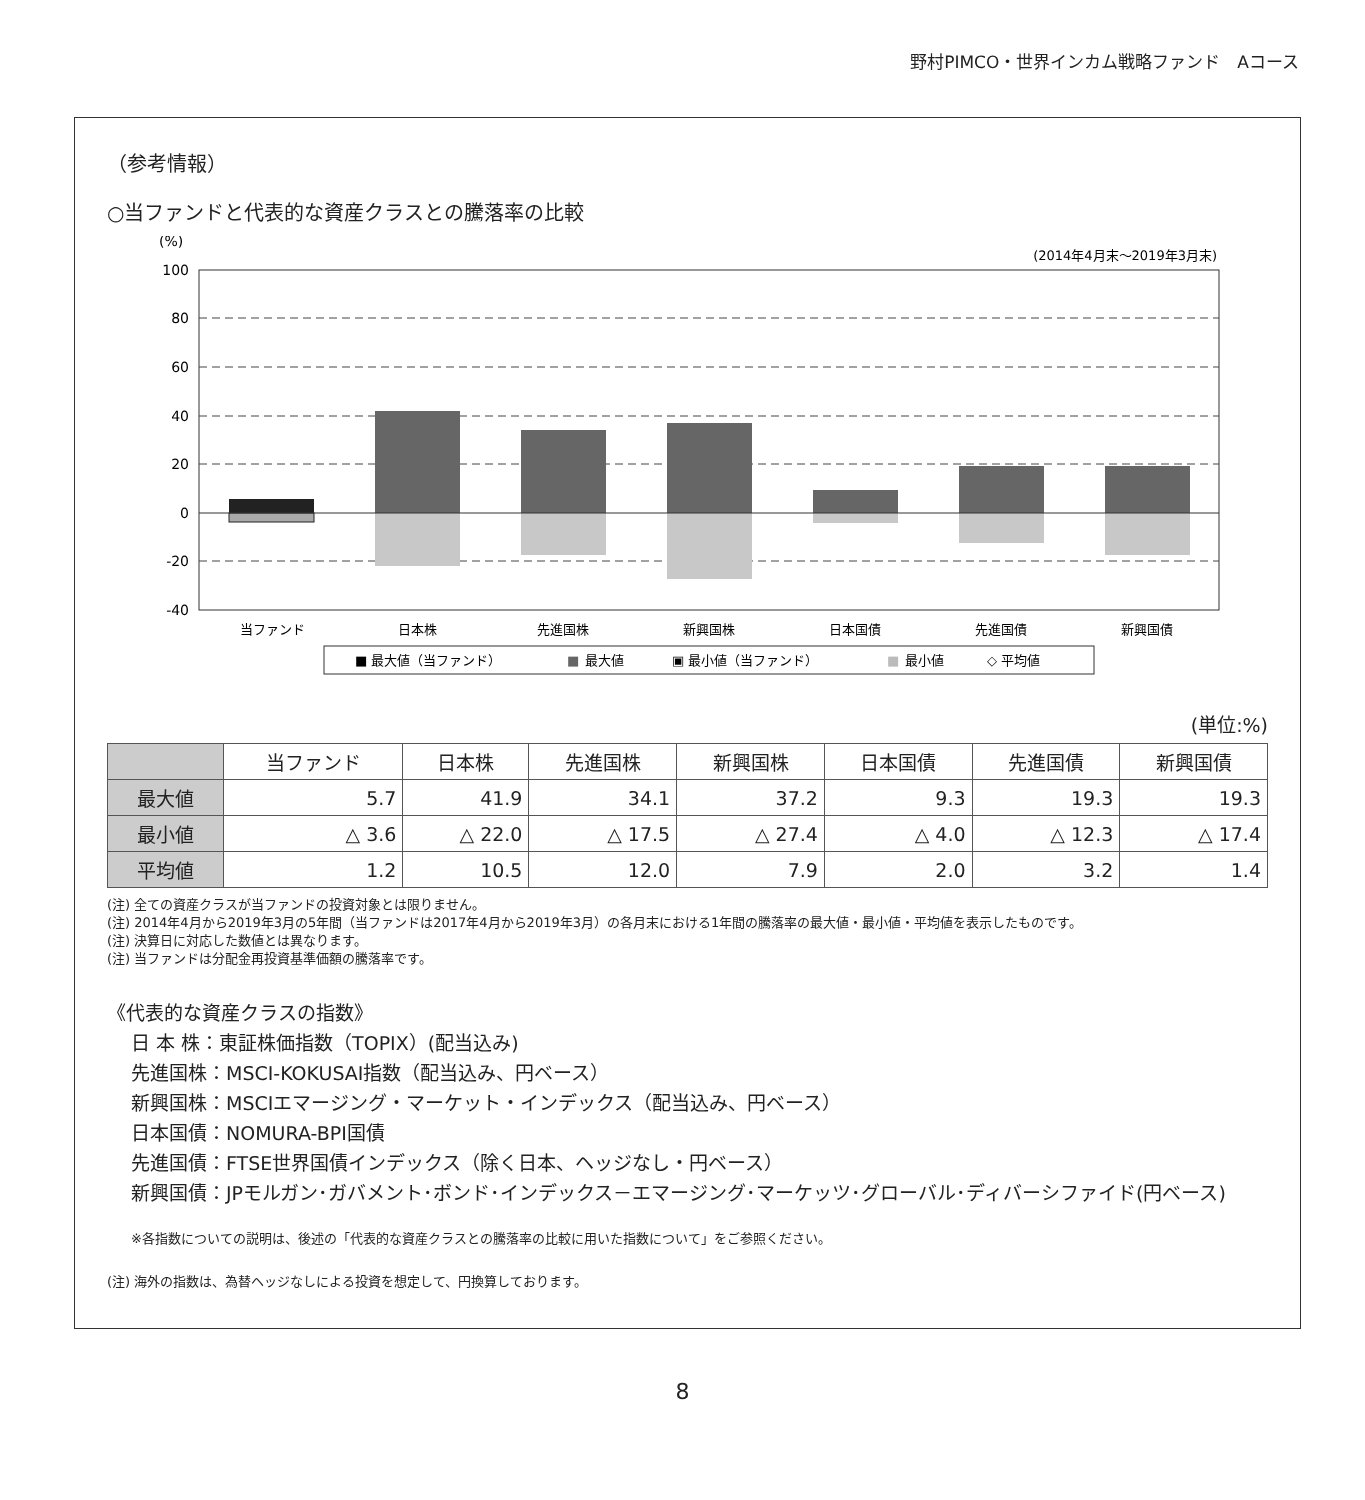野村PIMCO・世界インカム戦略ファンド　Aコース
（参考情報）
○当ファンドと代表的な資産クラスとの騰落率の比較
(%)
(2014年4月末～2019年3月末)
100
80
60
40
20
0
-20
-40
当ファンド
日本株
先進国株
新興国株
日本国債
先進国債
新興国債
■ 最大値（当ファンド）
■
最大値
▣ 最小値（当ファンド）
■
最小値
◇ 平均値
(単位:%)
| | 当ファンド | 日本株 | 先進国株 | 新興国株 | 日本国債 | 先進国債 | 新興国債 |
| --- | --- | --- | --- | --- | --- | --- | --- |
| 最大値 | 5.7 | 41.9 | 34.1 | 37.2 | 9.3 | 19.3 | 19.3 |
| 最小値 | △ 3.6 | △ 22.0 | △ 17.5 | △ 27.4 | △ 4.0 | △ 12.3 | △ 17.4 |
| 平均値 | 1.2 | 10.5 | 12.0 | 7.9 | 2.0 | 3.2 | 1.4 |
(注) 全ての資産クラスが当ファンドの投資対象とは限りません。
(注) 2014年4月から2019年3月の5年間（当ファンドは2017年4月から2019年3月）の各月末における1年間の騰落率の最大値・最小値・平均値を表示したものです。
(注) 決算日に対応した数値とは異なります。
(注) 当ファンドは分配金再投資基準価額の騰落率です。
《代表的な資産クラスの指数》
日 本 株：東証株価指数（TOPIX）(配当込み)
先進国株：MSCI-KOKUSAI指数（配当込み、円ベース）
新興国株：MSCIエマージング・マーケット・インデックス（配当込み、円ベース）
日本国債：NOMURA-BPI国債
先進国債：FTSE世界国債インデックス（除く日本、ヘッジなし・円ベース）
新興国債：JPモルガン･ガバメント･ボンド･インデックス－エマージング･マーケッツ･グローバル･ディバーシファイド(円ベース)
※各指数についての説明は、後述の「代表的な資産クラスとの騰落率の比較に用いた指数について」をご参照ください。
(注) 海外の指数は、為替ヘッジなしによる投資を想定して、円換算しております。
8